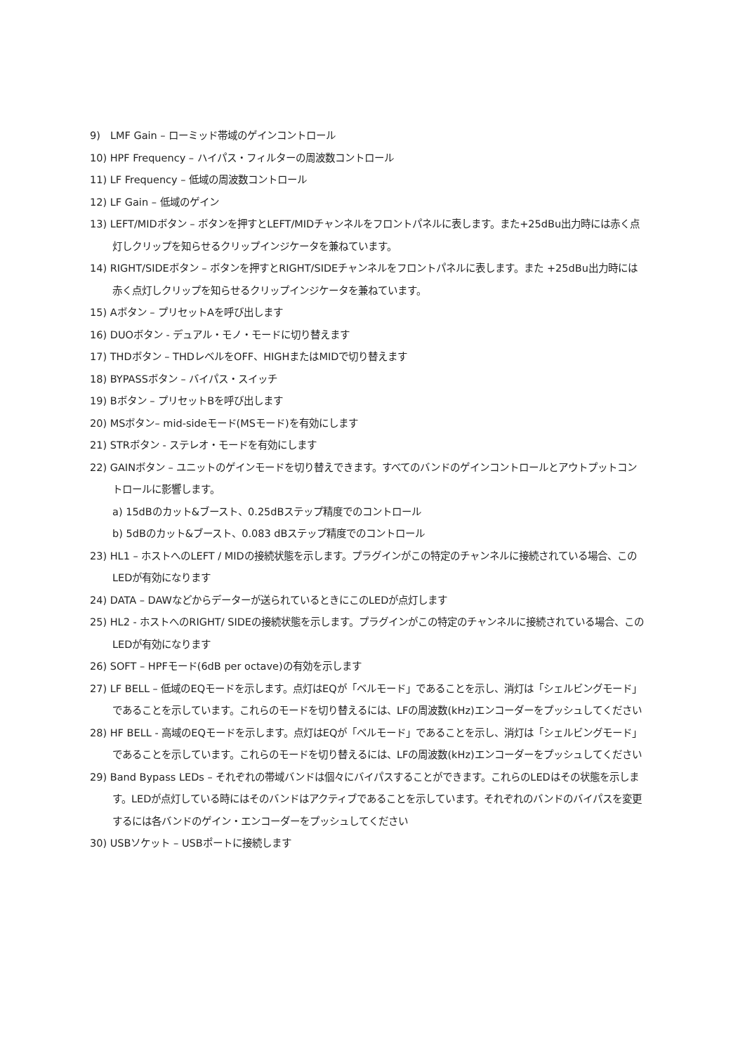9)　LMF Gain – ローミッド帯域のゲインコントロール
10) HPF Frequency – ハイパス・フィルターの周波数コントロール
11) LF Frequency – 低域の周波数コントロール
12) LF Gain – 低域のゲイン
13) LEFT/MIDボタン – ボタンを押すとLEFT/MIDチャンネルをフロントパネルに表します。また+25dBu出力時には赤く点灯しクリップを知らせるクリップインジケータを兼ねています。
14) RIGHT/SIDEボタン – ボタンを押すとRIGHT/SIDEチャンネルをフロントパネルに表します。また +25dBu出力時には赤く点灯しクリップを知らせるクリップインジケータを兼ねています。
15) Aボタン – プリセットAを呼び出します
16) DUOボタン - デュアル・モノ・モードに切り替えます
17) THDボタン – THDレベルをOFF、HIGHまたはMIDで切り替えます
18) BYPASSボタン – バイパス・スイッチ
19) Bボタン – プリセットBを呼び出します
20) MSボタン– mid-sideモード(MSモード)を有効にします
21) STRボタン - ステレオ・モードを有効にします
22) GAINボタン – ユニットのゲインモードを切り替えできます。すべてのバンドのゲインコントロールとアウトプットコントロールに影響します。
a) 15dBのカット&ブースト、0.25dBステップ精度でのコントロール
b) 5dBのカット&ブースト、0.083 dBステップ精度でのコントロール
23) HL1 – ホストへのLEFT / MIDの接続状態を示します。プラグインがこの特定のチャンネルに接続されている場合、このLEDが有効になります
24) DATA – DAWなどからデーターが送られているときにこのLEDが点灯します
25) HL2 - ホストへのRIGHT/ SIDEの接続状態を示します。プラグインがこの特定のチャンネルに接続されている場合、このLEDが有効になります
26) SOFT – HPFモード(6dB per octave)の有効を示します
27) LF BELL – 低域のEQモードを示します。点灯はEQが「ベルモード」であることを示し、消灯は「シェルビングモード」であることを示しています。これらのモードを切り替えるには、LFの周波数(kHz)エンコーダーをプッシュしてください
28) HF BELL - 高域のEQモードを示します。点灯はEQが「ベルモード」であることを示し、消灯は「シェルビングモード」であることを示しています。これらのモードを切り替えるには、LFの周波数(kHz)エンコーダーをプッシュしてください
29) Band Bypass LEDs – それぞれの帯域バンドは個々にバイパスすることができます。これらのLEDはその状態を示します。LEDが点灯している時にはそのバンドはアクティブであることを示しています。それぞれのバンドのバイパスを変更するには各バンドのゲイン・エンコーダーをプッシュしてください
30) USBソケット – USBポートに接続します